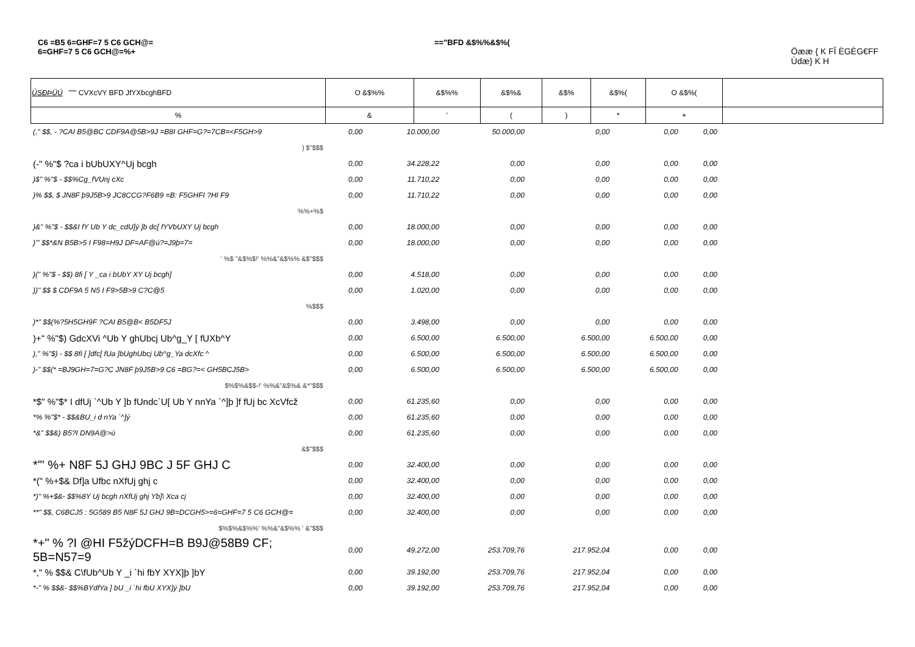C6 =B5 6=GHF=7 5 C6 GCH@=
6=GHF=7 5 C6 GCH@=%+
=="BFD &$%%&$%(
Öææ { K FÎ ÈGÈG€FF
Ùdæ} K H
| ÚSÐÞÜÚ """ CVXcVY BFD JfYXbcghBFD | O &$%% | &$%% | &$%& | &$% | &$%( | O &$%( | |
| --- | --- | --- | --- | --- | --- | --- | --- |
| % | & | ' | ( | ) | * | + | |
| (," $$, - ?CAI B5@BC CDF9A@5B>9J =B8I GHF=G?=7CB=<F5GH>9 | 0,00 | 10.000,00 | 50.000,00 | 0,00 | 0,00 | 0,00 | |
| ) $"$$$ | | | | | | | |
| (-" %"$ ?ca i bUbUXY^Uj bcgh | 0,00 | 34.228,22 | 0,00 | 0,00 | 0,00 | 0,00 | |
| )$" %"$ - $$%Cg_fVUnj cXc | 0,00 | 11.710,22 | 0,00 | 0,00 | 0,00 | 0,00 | |
| )% $$, $ JN8F þ9J5B>9 JC8CCG?F6B9 =B: F5GHFI ?HI F9 | 0,00 | 11.710,22 | 0,00 | 0,00 | 0,00 | 0,00 | |
| %%+%$ | | | | | | | |
| )&" %"$ - $$&I fY Ub Y dc_cdU]ý ]b dc[ fYVbUXY Uj bcgh | 0,00 | 18.000,00 | 0,00 | 0,00 | 0,00 | 0,00 | |
| )'" $$*&N B5B>5 I F98=H9J DF=AF@ú?=J9þ=7= | 0,00 | 18.000,00 | 0,00 | 0,00 | 0,00 | 0,00 | |
| ' %$ "&$%$!' %%&"&$%% &$"$$$ | | | | | | | |
| )(" %"$ - $$) 8fi [ Y _ca i bUbY XY Uj bcgh] | 0,00 | 4.518,00 | 0,00 | 0,00 | 0,00 | 0,00 | |
| ))" $$ $ CDF9A 5 N5 I F9>5B>9 C?C@5 | 0,00 | 1.020,00 | 0,00 | 0,00 | 0,00 | 0,00 | |
| %$$$ | | | | | | | |
| )*" $$(%?5H5GH9F ?CAI B5@B< B5DF5J | 0,00 | 3.498,00 | 0,00 | 0,00 | 0,00 | 0,00 | |
| )+" %"$) GdcXVi ^Ub Y ghUbcj Ub^g_Y [ fUXb^Y | 0,00 | 6.500,00 | 6.500,00 | 6.500,00 | 6.500,00 | 0,00 | |
| )," %"$) - $$ 8fi [ ]dfc[ fUa ]bUghUbcj Ub^g_Ya dcXfc ^ | 0,00 | 6.500,00 | 6.500,00 | 6.500,00 | 6.500,00 | 0,00 | |
| )-" $$(* =BJ9GH=7=G?C JN8F þ9J5B>9 C6 =BG?=< GH5BCJ5B> | 0,00 | 6.500,00 | 6.500,00 | 6.500,00 | 6.500,00 | 0,00 | |
| $%$%&$$-!' %%&"&$%& &*"$$$ | | | | | | | |
| *$" %"$* I dfUj `^Ub Y ]b fUndc`U[ Ub Y nnYa `^]þ ]f fUj bc XcVfcž | 0,00 | 61.235,60 | 0,00 | 0,00 | 0,00 | 0,00 | |
| *% %"$* - $$&BU_i d nYa `^]ý | 0,00 | 61.235,60 | 0,00 | 0,00 | 0,00 | 0,00 | |
| *&" $$&) B5?I DN9A@>ú | 0,00 | 61.235,60 | 0,00 | 0,00 | 0,00 | 0,00 | |
| &$"$$$ | | | | | | | |
| *'" %+ N8F 5J GHJ 9BC J 5F GHJ C | 0,00 | 32.400,00 | 0,00 | 0,00 | 0,00 | 0,00 | |
| *(" %+$& Df]a Ufbc nXfUj ghj c | 0,00 | 32.400,00 | 0,00 | 0,00 | 0,00 | 0,00 | |
| *)" %+$&- $$%8Y Uj bcgh nXfUj ghj Yb]\ Xca cj | 0,00 | 32.400,00 | 0,00 | 0,00 | 0,00 | 0,00 | |
| **" $$, C6BCJ5 : 5G589 B5 N8F 5J GHJ 9B=DCGH5>=6=GHF=7 5 C6 GCH@= | 0,00 | 32.400,00 | 0,00 | 0,00 | 0,00 | 0,00 | |
| $%$%&$%%' %%&"&$%% ' &"$$$ | | | | | | | |
| *+" % ?I @HI F5žýDCFH=B B9J@58B9 CF; 5B=N57=9 | 0,00 | 49.272,00 | 253.709,76 | 217.952,04 | 0,00 | 0,00 | |
| *," % $$& C\fUb^Ub Y _i `hi fbY XYX]þ ]bY | 0,00 | 39.192,00 | 253.709,76 | 217.952,04 | 0,00 | 0,00 | |
| *-" % $$&- $$%BYdfYa ] bU _i `hi fbU XYX]ý ]bU | 0,00 | 39.192,00 | 253.709,76 | 217.952,04 | 0,00 | 0,00 | |